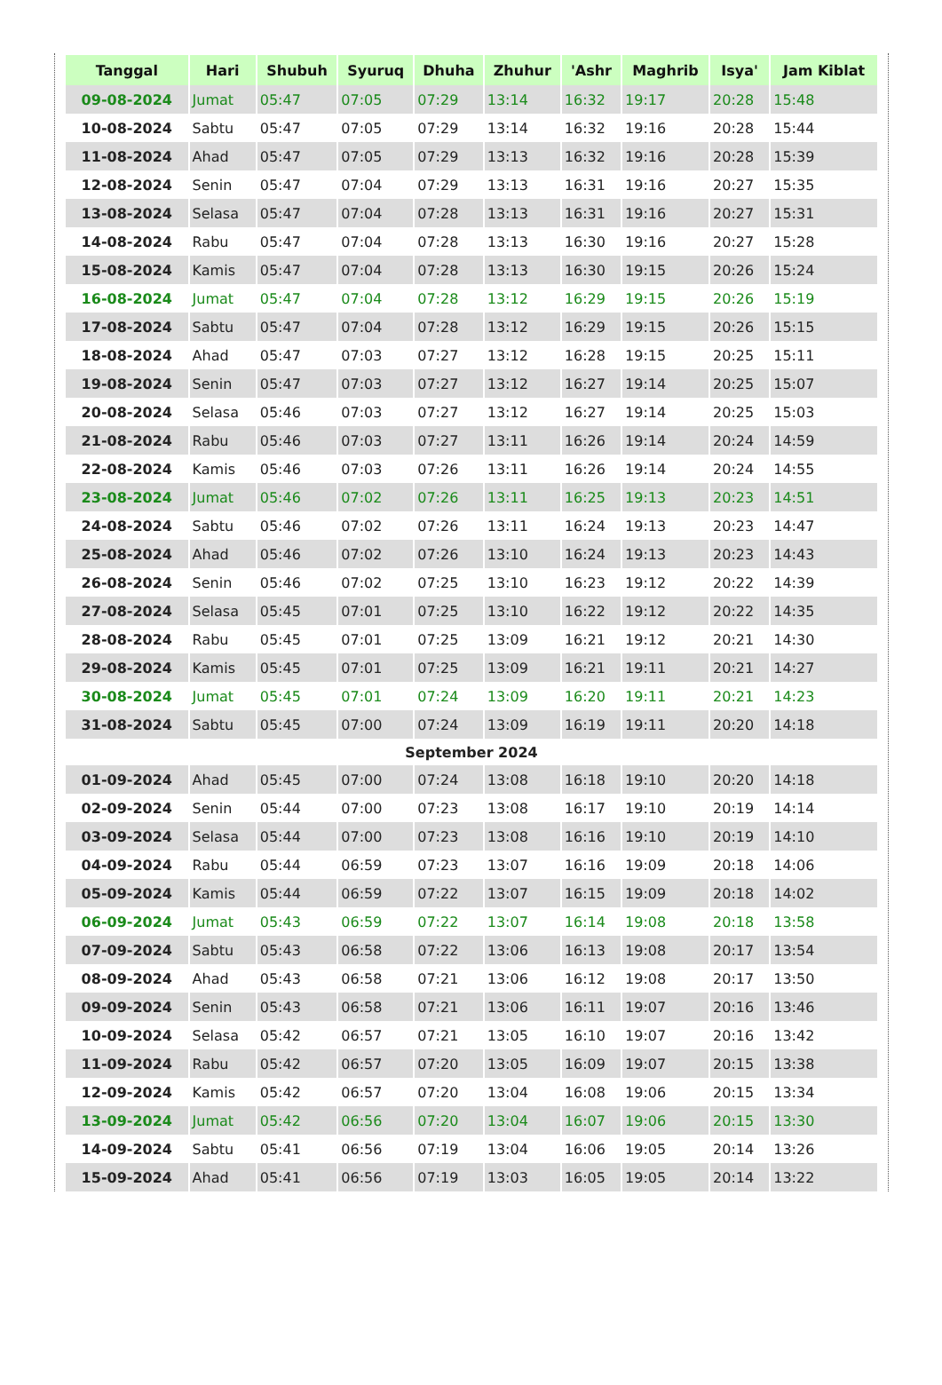| Tanggal | Hari | Shubuh | Syuruq | Dhuha | Zhuhur | 'Ashr | Maghrib | Isya' | Jam Kiblat |
| --- | --- | --- | --- | --- | --- | --- | --- | --- | --- |
| 09-08-2024 | Jumat | 05:47 | 07:05 | 07:29 | 13:14 | 16:32 | 19:17 | 20:28 | 15:48 |
| 10-08-2024 | Sabtu | 05:47 | 07:05 | 07:29 | 13:14 | 16:32 | 19:16 | 20:28 | 15:44 |
| 11-08-2024 | Ahad | 05:47 | 07:05 | 07:29 | 13:13 | 16:32 | 19:16 | 20:28 | 15:39 |
| 12-08-2024 | Senin | 05:47 | 07:04 | 07:29 | 13:13 | 16:31 | 19:16 | 20:27 | 15:35 |
| 13-08-2024 | Selasa | 05:47 | 07:04 | 07:28 | 13:13 | 16:31 | 19:16 | 20:27 | 15:31 |
| 14-08-2024 | Rabu | 05:47 | 07:04 | 07:28 | 13:13 | 16:30 | 19:16 | 20:27 | 15:28 |
| 15-08-2024 | Kamis | 05:47 | 07:04 | 07:28 | 13:13 | 16:30 | 19:15 | 20:26 | 15:24 |
| 16-08-2024 | Jumat | 05:47 | 07:04 | 07:28 | 13:12 | 16:29 | 19:15 | 20:26 | 15:19 |
| 17-08-2024 | Sabtu | 05:47 | 07:04 | 07:28 | 13:12 | 16:29 | 19:15 | 20:26 | 15:15 |
| 18-08-2024 | Ahad | 05:47 | 07:03 | 07:27 | 13:12 | 16:28 | 19:15 | 20:25 | 15:11 |
| 19-08-2024 | Senin | 05:47 | 07:03 | 07:27 | 13:12 | 16:27 | 19:14 | 20:25 | 15:07 |
| 20-08-2024 | Selasa | 05:46 | 07:03 | 07:27 | 13:12 | 16:27 | 19:14 | 20:25 | 15:03 |
| 21-08-2024 | Rabu | 05:46 | 07:03 | 07:27 | 13:11 | 16:26 | 19:14 | 20:24 | 14:59 |
| 22-08-2024 | Kamis | 05:46 | 07:03 | 07:26 | 13:11 | 16:26 | 19:14 | 20:24 | 14:55 |
| 23-08-2024 | Jumat | 05:46 | 07:02 | 07:26 | 13:11 | 16:25 | 19:13 | 20:23 | 14:51 |
| 24-08-2024 | Sabtu | 05:46 | 07:02 | 07:26 | 13:11 | 16:24 | 19:13 | 20:23 | 14:47 |
| 25-08-2024 | Ahad | 05:46 | 07:02 | 07:26 | 13:10 | 16:24 | 19:13 | 20:23 | 14:43 |
| 26-08-2024 | Senin | 05:46 | 07:02 | 07:25 | 13:10 | 16:23 | 19:12 | 20:22 | 14:39 |
| 27-08-2024 | Selasa | 05:45 | 07:01 | 07:25 | 13:10 | 16:22 | 19:12 | 20:22 | 14:35 |
| 28-08-2024 | Rabu | 05:45 | 07:01 | 07:25 | 13:09 | 16:21 | 19:12 | 20:21 | 14:30 |
| 29-08-2024 | Kamis | 05:45 | 07:01 | 07:25 | 13:09 | 16:21 | 19:11 | 20:21 | 14:27 |
| 30-08-2024 | Jumat | 05:45 | 07:01 | 07:24 | 13:09 | 16:20 | 19:11 | 20:21 | 14:23 |
| 31-08-2024 | Sabtu | 05:45 | 07:00 | 07:24 | 13:09 | 16:19 | 19:11 | 20:20 | 14:18 |
| September 2024 | | | | | | | | | |
| 01-09-2024 | Ahad | 05:45 | 07:00 | 07:24 | 13:08 | 16:18 | 19:10 | 20:20 | 14:18 |
| 02-09-2024 | Senin | 05:44 | 07:00 | 07:23 | 13:08 | 16:17 | 19:10 | 20:19 | 14:14 |
| 03-09-2024 | Selasa | 05:44 | 07:00 | 07:23 | 13:08 | 16:16 | 19:10 | 20:19 | 14:10 |
| 04-09-2024 | Rabu | 05:44 | 06:59 | 07:23 | 13:07 | 16:16 | 19:09 | 20:18 | 14:06 |
| 05-09-2024 | Kamis | 05:44 | 06:59 | 07:22 | 13:07 | 16:15 | 19:09 | 20:18 | 14:02 |
| 06-09-2024 | Jumat | 05:43 | 06:59 | 07:22 | 13:07 | 16:14 | 19:08 | 20:18 | 13:58 |
| 07-09-2024 | Sabtu | 05:43 | 06:58 | 07:22 | 13:06 | 16:13 | 19:08 | 20:17 | 13:54 |
| 08-09-2024 | Ahad | 05:43 | 06:58 | 07:21 | 13:06 | 16:12 | 19:08 | 20:17 | 13:50 |
| 09-09-2024 | Senin | 05:43 | 06:58 | 07:21 | 13:06 | 16:11 | 19:07 | 20:16 | 13:46 |
| 10-09-2024 | Selasa | 05:42 | 06:57 | 07:21 | 13:05 | 16:10 | 19:07 | 20:16 | 13:42 |
| 11-09-2024 | Rabu | 05:42 | 06:57 | 07:20 | 13:05 | 16:09 | 19:07 | 20:15 | 13:38 |
| 12-09-2024 | Kamis | 05:42 | 06:57 | 07:20 | 13:04 | 16:08 | 19:06 | 20:15 | 13:34 |
| 13-09-2024 | Jumat | 05:42 | 06:56 | 07:20 | 13:04 | 16:07 | 19:06 | 20:15 | 13:30 |
| 14-09-2024 | Sabtu | 05:41 | 06:56 | 07:19 | 13:04 | 16:06 | 19:05 | 20:14 | 13:26 |
| 15-09-2024 | Ahad | 05:41 | 06:56 | 07:19 | 13:03 | 16:05 | 19:05 | 20:14 | 13:22 |